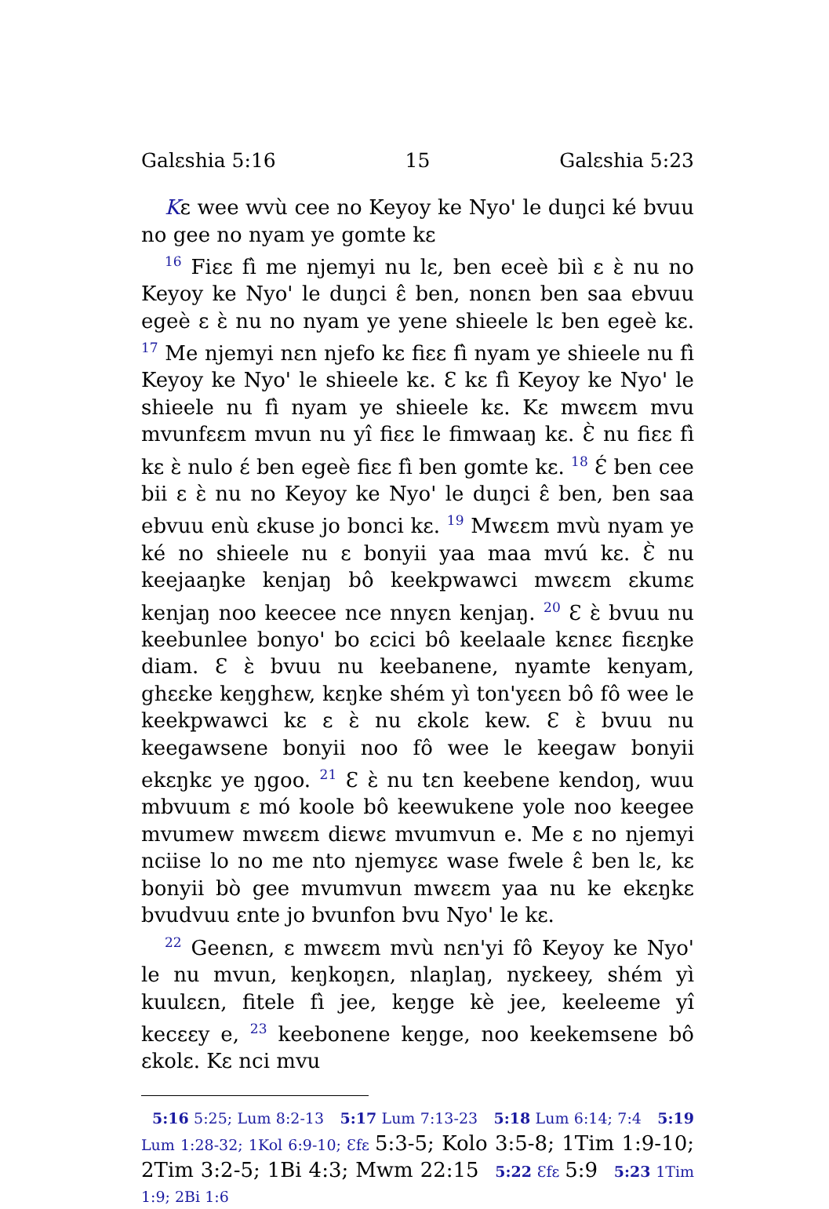Galɛshia 5:16 15 Galɛshia 5:23
Kɛ wee wvù cee no Keyoy ke Nyo' le duŋci ké bvuu no gee no nyam ye gomte kɛ
<sup>16</sup> Fiɛɛ fì me njemyi nu lɛ, ben eceè biì ɛ ɛ̀ nu no Keyoy ke Nyo' le duŋci ɛ̂ ben, nonɛn ben saa ebvuu egeè ɛ ɛ̀ nu no nyam ye yene shieele lɛ ben egeè kɛ. <sup>17</sup> Me njemyi nɛn njefo kɛ fiɛɛ fì nyam ye shieele nu fì Keyoy ke Nyo' le shieele kɛ. Ɛ kɛ fì Keyoy ke Nyo' le shieele nu fì nyam ye shieele kɛ. Kɛ mwɛɛm mvu mvunfɛɛm mvun nu yî fiɛɛ le fimwaaŋ kɛ. Ɛ̀ nu fiɛɛ fì kɛ ɛ̀ nulo ɛ́ ben egeè fiɛɛ fì ben gomte kɛ. <sup>18</sup> Ɛ́ ben cee bii ɛ ɛ̀ nu no Keyoy ke Nyo' le duŋci ɛ̂ ben, ben saa ebvuu enù ɛkuse jo bonci kɛ. <sup>19</sup> Mwɛɛm mvù nyam ye ké no shieele nu ɛ bonyii yaa maa mvú kɛ. Ɛ̀ nu keejaaŋke kenjaŋ bô keekpwawci mwɛɛm ɛkumɛ kenjaŋ noo keecee nce nnyɛn kenjaŋ. <sup>20</sup> Ɛ ɛ̀ bvuu nu keebunlee bonyo' bo ɛcici bô keelaale kɛnɛɛ fiɛɛŋke diam. Ɛ ɛ̀ bvuu nu keebanene, nyamte kenyam, ghɛɛke keŋghɛw, kɛŋke shém yì ton'yɛɛn bô fô wee le keekpwawci kɛ ɛ ɛ̀ nu ɛkolɛ kew. Ɛ ɛ̀ bvuu nu keegawsene bonyii noo fô wee le keegaw bonyii ekɛŋkɛ ye ŋgoo. <sup>21</sup> Ɛ ɛ̀ nu tɛn keebene kendoŋ, wuu mbvuum ɛ mó koole bô keewukene yole noo keegee mvumew mwɛɛm diɛwɛ mvumvun e. Me ɛ no njemyi nciise lo no me nto njemyɛɛ wase fwele ɛ̂ ben lɛ, kɛ bonyii bò gee mvumvun mwɛɛm yaa nu ke ekɛŋkɛ bvudvuu ɛnte jo bvunfon bvu Nyo' le kɛ.
<sup>22</sup> Geenɛn, ɛ mwɛɛm mvù nɛn'yi fô Keyoy ke Nyo' le nu mvun, keŋkoŋɛn, nlaŋlaŋ, nyɛkeey, shém yì kuulɛɛn, fitele fì jee, keŋge kè jee, keeleeme yî kecɛɛy e, <sup>23</sup> keebonene keŋge, noo keekemsene bô ɛkolɛ. Kɛ nci mvu
5:16 5:25; Lum 8:2-13 5:17 Lum 7:13-23 5:18 Lum 6:14; 7:4 5:19 Lum 1:28-32; 1Kol 6:9-10; Ɛfɛ 5:3-5; Kolo 3:5-8; 1Tim 1:9-10; 2Tim 3:2-5; 1Bi 4:3; Mwm 22:15 5:22 Ɛfɛ 5:9 5:23 1Tim 1:9; 2Bi 1:6